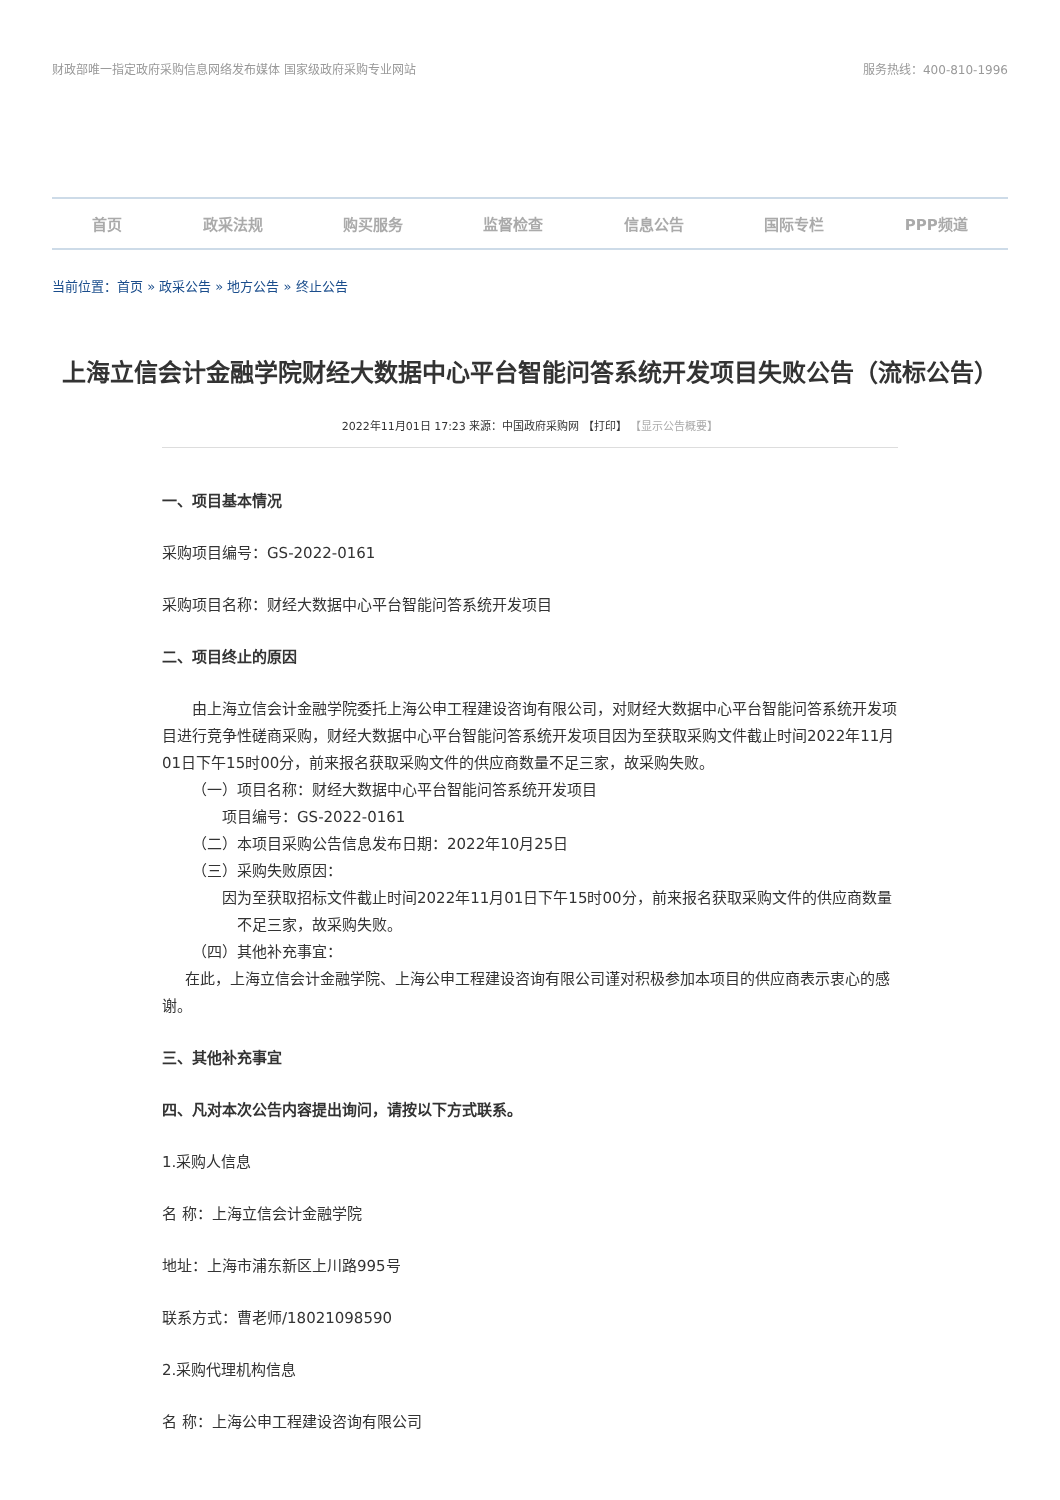财政部唯一指定政府采购信息网络发布媒体 国家级政府采购专业网站
服务热线：400-810-1996
首页 政采法规 购买服务 监督检查 信息公告 国际专栏 PPP频道
当前位置：首页 » 政采公告 » 地方公告 » 终止公告
上海立信会计金融学院财经大数据中心平台智能问答系统开发项目失败公告（流标公告）
2022年11月01日 17:23 来源：中国政府采购网 【打印】 【显示公告概要】
一、项目基本情况
采购项目编号：GS-2022-0161
采购项目名称：财经大数据中心平台智能问答系统开发项目
二、项目终止的原因
  由上海立信会计金融学院委托上海公申工程建设咨询有限公司，对财经大数据中心平台智能问答系统开发项目进行竞争性磋商采购，财经大数据中心平台智能问答系统开发项目因为至获取采购文件截止时间2022年11月01日下午15时00分，前来报名获取采购文件的供应商数量不足三家，故采购失败。
  （一）项目名称：财经大数据中心平台智能问答系统开发项目
    项目编号：GS-2022-0161
  （二）本项目采购公告信息发布日期：2022年10月25日
  （三）采购失败原因：
因为至获取招标文件截止时间2022年11月01日下午15时00分，前来报名获取采购文件的供应商数量  不足三家，故采购失败。
  （四）其他补充事宜：
  在此，上海立信会计金融学院、上海公申工程建设咨询有限公司谨对积极参加本项目的供应商表示衷心的感谢。
三、其他补充事宜
四、凡对本次公告内容提出询问，请按以下方式联系。
1.采购人信息
名 称：上海立信会计金融学院
地址：上海市浦东新区上川路995号
联系方式：曹老师/18021098590
2.采购代理机构信息
名 称：上海公申工程建设咨询有限公司